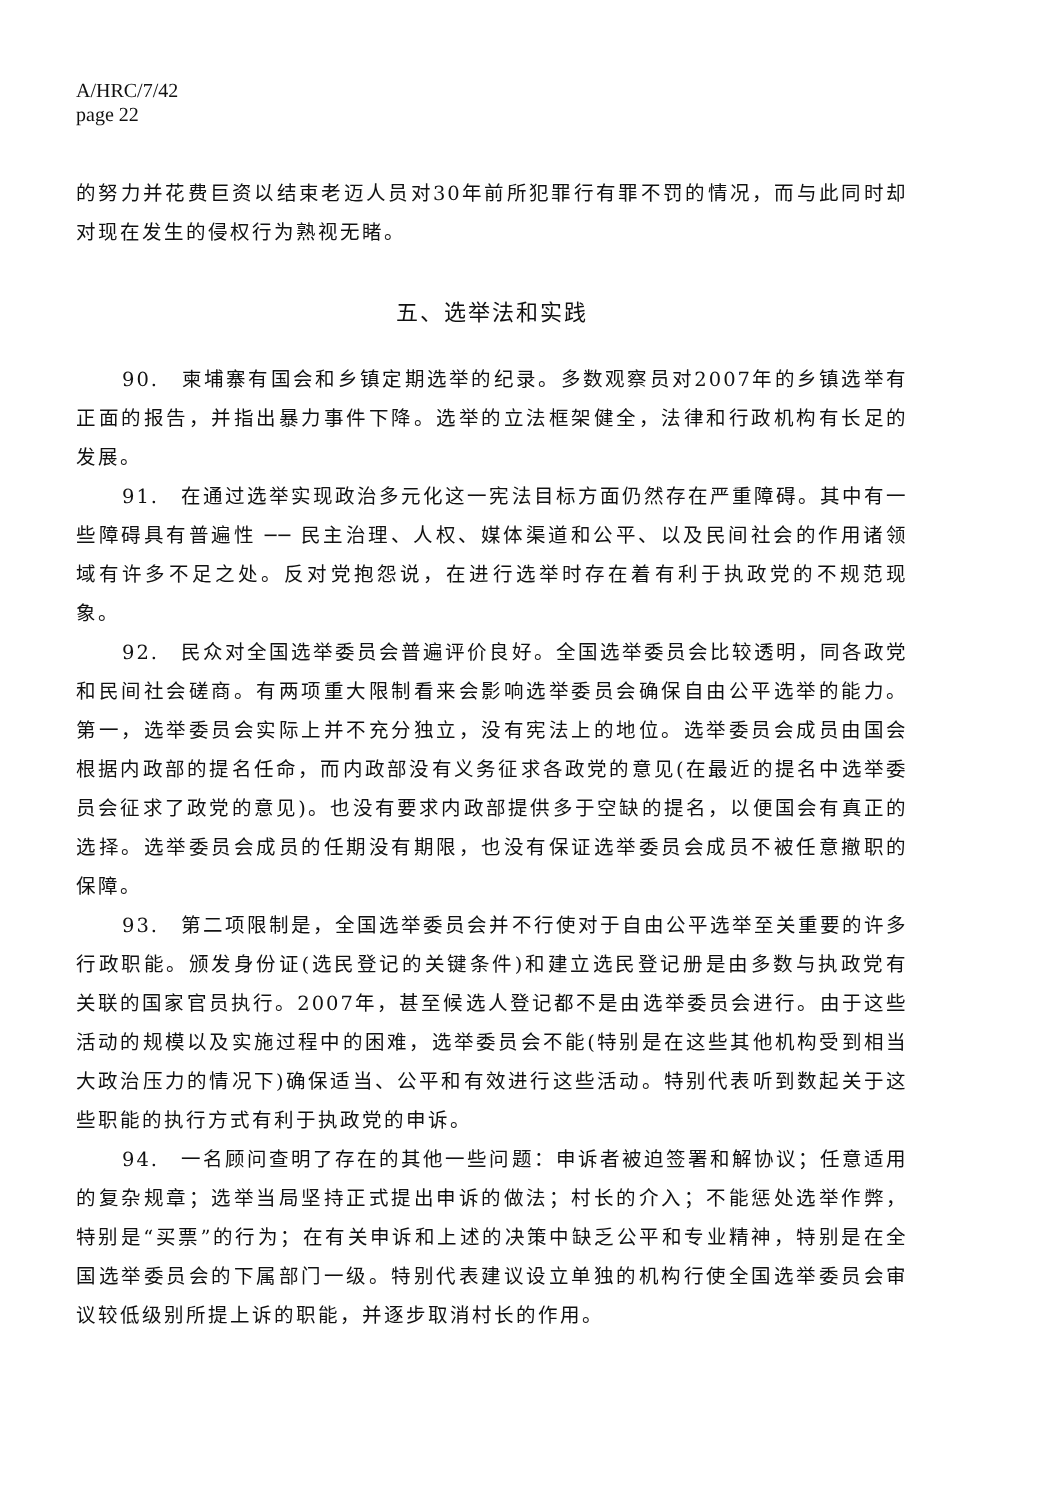A/HRC/7/42
page 22
的努力并花费巨资以结束老迈人员对30年前所犯罪行有罪不罚的情况，而与此同时却对现在发生的侵权行为熟视无睹。
五、选举法和实践
90.　柬埔寨有国会和乡镇定期选举的纪录。多数观察员对2007年的乡镇选举有正面的报告，并指出暴力事件下降。选举的立法框架健全，法律和行政机构有长足的发展。
91.　在通过选举实现政治多元化这一宪法目标方面仍然存在严重障碍。其中有一些障碍具有普遍性 ── 民主治理、人权、媒体渠道和公平、以及民间社会的作用诸领域有许多不足之处。反对党抱怨说，在进行选举时存在着有利于执政党的不规范现象。
92.　民众对全国选举委员会普遍评价良好。全国选举委员会比较透明，同各政党和民间社会磋商。有两项重大限制看来会影响选举委员会确保自由公平选举的能力。第一，选举委员会实际上并不充分独立，没有宪法上的地位。选举委员会成员由国会根据内政部的提名任命，而内政部没有义务征求各政党的意见(在最近的提名中选举委员会征求了政党的意见)。也没有要求内政部提供多于空缺的提名，以便国会有真正的选择。选举委员会成员的任期没有期限，也没有保证选举委员会成员不被任意撤职的保障。
93.　第二项限制是，全国选举委员会并不行使对于自由公平选举至关重要的许多行政职能。颁发身份证(选民登记的关键条件)和建立选民登记册是由多数与执政党有关联的国家官员执行。2007年，甚至候选人登记都不是由选举委员会进行。由于这些活动的规模以及实施过程中的困难，选举委员会不能(特别是在这些其他机构受到相当大政治压力的情况下)确保适当、公平和有效进行这些活动。特别代表听到数起关于这些职能的执行方式有利于执政党的申诉。
94.　一名顾问查明了存在的其他一些问题：申诉者被迫签署和解协议；任意适用的复杂规章；选举当局坚持正式提出申诉的做法；村长的介入；不能惩处选举作弊，特别是“买票”的行为；在有关申诉和上述的决策中缺乏公平和专业精神，特别是在全国选举委员会的下属部门一级。特别代表建议设立单独的机构行使全国选举委员会审议较低级别所提上诉的职能，并逐步取消村长的作用。